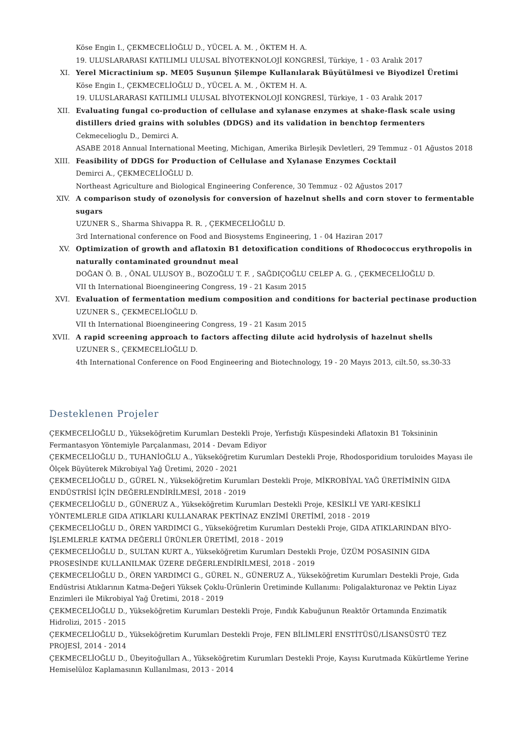Köse Engin I., ÇEKMECELİOĞLU D., YÜCEL A. M. , ÖKTEM H. A.
19. ULUSLARARASI KATILIMLI ULUSAL BİYOTEKNOLOJİ KONGRESİ, Türkiye, 1 - 03 Aralık 2017
XI. Yerel Micractinium sp. ME05 Suşunun Şilempe Kullanılarak Büyütülmesi ve Biyodizel Üretimi
Köse Engin I., ÇEKMECELİOĞLU D., YÜCEL A. M. , ÖKTEM H. A.
19. ULUSLARARASI KATILIMLI ULUSAL BİYOTEKNOLOJİ KONGRESİ, Türkiye, 1 - 03 Aralık 2017
XII. Evaluating fungal co-production of cellulase and xylanase enzymes at shake-flask scale using distillers dried grains with solubles (DDGS) and its validation in benchtop fermenters
Cekmecelioglu D., Demirci A.
ASABE 2018 Annual International Meeting, Michigan, Amerika Birleşik Devletleri, 29 Temmuz - 01 Ağustos 2018
XIII. Feasibility of DDGS for Production of Cellulase and Xylanase Enzymes Cocktail
Demirci A., ÇEKMECELİOĞLU D.
Northeast Agriculture and Biological Engineering Conference, 30 Temmuz - 02 Ağustos 2017
XIV. A comparison study of ozonolysis for conversion of hazelnut shells and corn stover to fermentable sugars
UZUNER S., Sharma Shivappa R. R. , ÇEKMECELİOĞLU D.
3rd International conference on Food and Biosystems Engineering, 1 - 04 Haziran 2017
XV. Optimization of growth and aflatoxin B1 detoxification conditions of Rhodococcus erythropolis in naturally contaminated groundnut meal
DOĞAN Ö. B. , ÖNAL ULUSOY B., BOZOĞLU T. F. , SAĞDIÇOĞLU CELEP A. G. , ÇEKMECELİOĞLU D.
VII th International Bioengineering Congress, 19 - 21 Kasım 2015
XVI. Evaluation of fermentation medium composition and conditions for bacterial pectinase production
UZUNER S., ÇEKMECELİOĞLU D.
VII th International Bioengineering Congress, 19 - 21 Kasım 2015
XVII. A rapid screening approach to factors affecting dilute acid hydrolysis of hazelnut shells
UZUNER S., ÇEKMECELİOĞLU D.
4th International Conference on Food Engineering and Biotechnology, 19 - 20 Mayıs 2013, cilt.50, ss.30-33
Desteklenen Projeler
ÇEKMECELİOĞLU D., Yükseköğretim Kurumları Destekli Proje, Yerfıstığı Küspesindeki Aflatoxin B1 Toksininin Fermantasyon Yöntemiyle Parçalanması, 2014 - Devam Ediyor
ÇEKMECELİOĞLU D., TUHANİOĞLU A., Yükseköğretim Kurumları Destekli Proje, Rhodosporidium toruloides Mayası ile Ölçek Büyüterek Mikrobiyal Yağ Üretimi, 2020 - 2021
ÇEKMECELİOĞLU D., GÜREL N., Yükseköğretim Kurumları Destekli Proje, MİKROBİYAL YAĞ ÜRETİMİNİN GIDA ENDÜSTRİSİ İÇİN DEĞERLENDİRİLMESİ, 2018 - 2019
ÇEKMECELİOĞLU D., GÜNERUZ A., Yükseköğretim Kurumları Destekli Proje, KESİKLİ VE YARI-KESİKLİ YÖNTEMLERLE GIDA ATIKLARI KULLANARAK PEKTİNAZ ENZİMİ ÜRETİMİ, 2018 - 2019
ÇEKMECELİOĞLU D., ÖREN YARDIMCI G., Yükseköğretim Kurumları Destekli Proje, GIDA ATIKLARINDAN BİYO-İŞLEMLERLE KATMA DEĞERLİ ÜRÜNLER ÜRETİMİ, 2018 - 2019
ÇEKMECELİOĞLU D., SULTAN KURT A., Yükseköğretim Kurumları Destekli Proje, ÜZÜM POSASININ GIDA PROSESİNDE KULLANILMAK ÜZERE DEĞERLENDİRİLMESİ, 2018 - 2019
ÇEKMECELİOĞLU D., ÖREN YARDIMCI G., GÜREL N., GÜNERUZ A., Yükseköğretim Kurumları Destekli Proje, Gıda Endüstrisi Atıklarının Katma-Değeri Yüksek Çoklu-Ürünlerin Üretiminde Kullanımı: Poligalakturonaz ve Pektin Liyaz Enzimleri ile Mikrobiyal Yağ Üretimi, 2018 - 2019
ÇEKMECELİOĞLU D., Yükseköğretim Kurumları Destekli Proje, Fındık Kabuğunun Reaktör Ortamında Enzimatik Hidrolizi, 2015 - 2015
ÇEKMECELİOĞLU D., Yükseköğretim Kurumları Destekli Proje, FEN BİLİMLERİ ENSTİTÜSÜ/LİSANSÜSTÜ TEZ PROJESİ, 2014 - 2014
ÇEKMECELİOĞLU D., Übeyitoğulları A., Yükseköğretim Kurumları Destekli Proje, Kayısı Kurutmada Kükürtleme Yerine Hemiselüloz Kaplamasının Kullanılması, 2013 - 2014